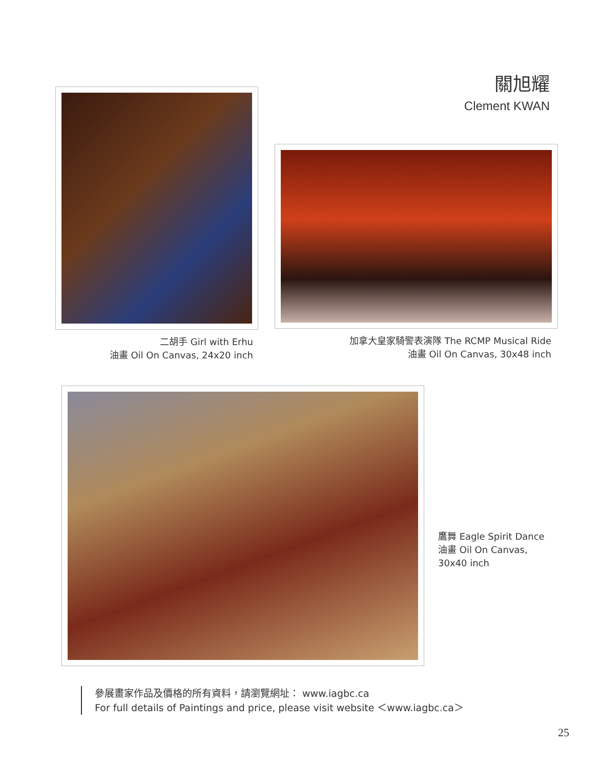關旭耀
Clement KWAN
二胡手 Girl with Erhu
油畫 Oil On Canvas, 24x20 inch
加拿大皇家騎警表演隊 The RCMP Musical Ride
油畫 Oil On Canvas, 30x48 inch
鷹舞 Eagle Spirit Dance
油畫 Oil On Canvas,
30x40 inch
參展畫家作品及價格的所有資料，請瀏覽網址： www.iagbc.ca
For full details of Paintings and price, please visit website ＜www.iagbc.ca＞
25